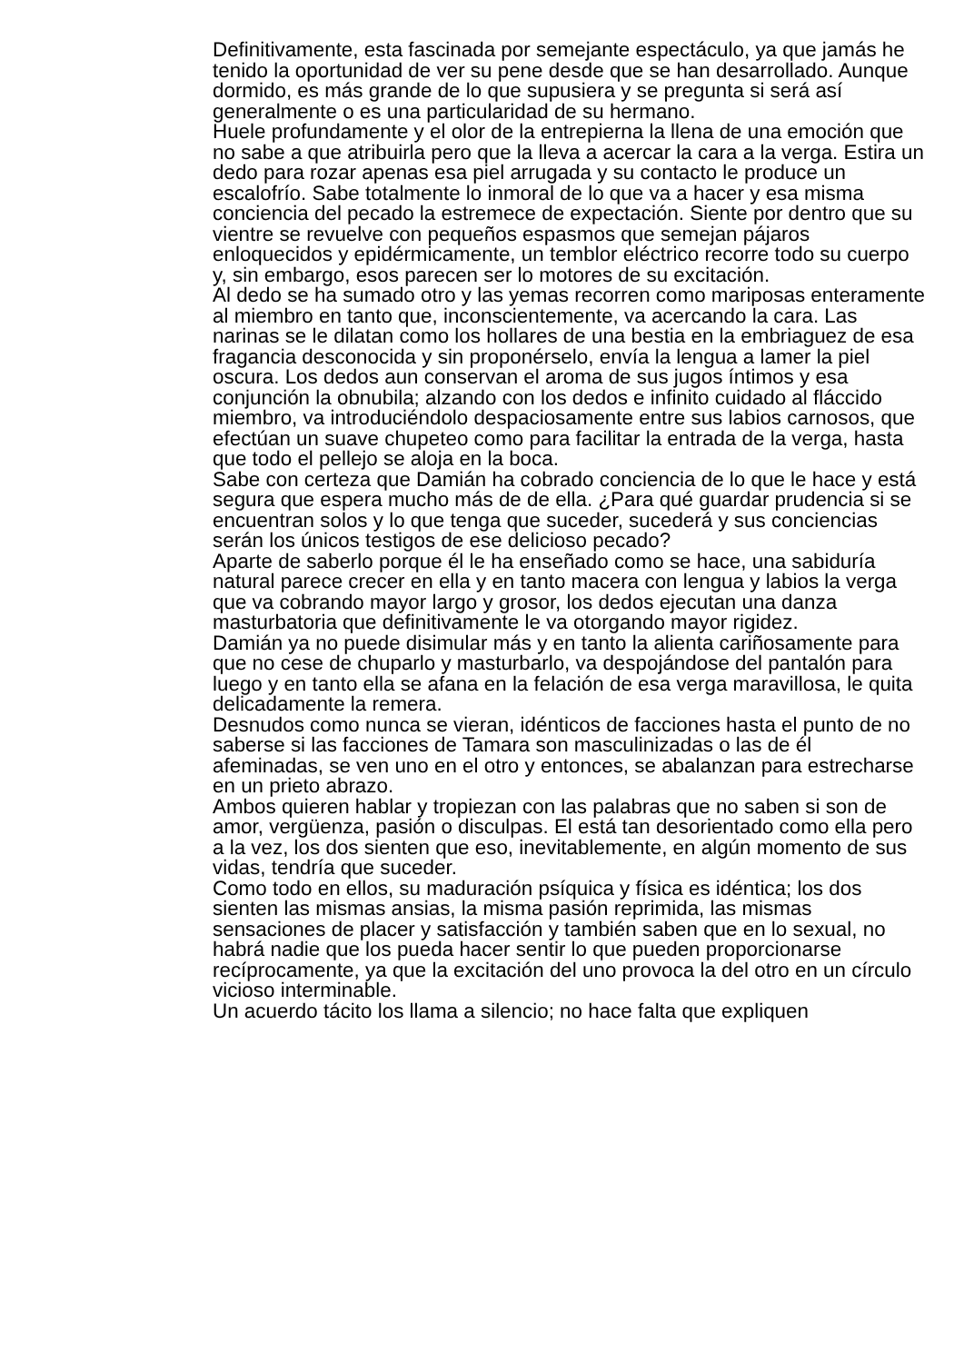Definitivamente, esta fascinada por semejante espectáculo, ya que jamás he tenido la oportunidad de ver su pene desde que se han desarrollado. Aunque dormido, es más grande de lo que supusiera y se pregunta si será así generalmente o es una particularidad de su hermano.
Huele profundamente y el olor de la entrepierna la llena de una emoción que no sabe a que atribuirla pero que la lleva a acercar la cara a la verga. Estira un dedo para rozar apenas esa piel arrugada y su contacto le produce un escalofrío. Sabe totalmente lo inmoral de lo que va a hacer y esa misma conciencia del pecado la estremece de expectación. Siente por dentro que su vientre se revuelve con pequeños espasmos que semejan pájaros enloquecidos y epidérmicamente, un temblor eléctrico recorre todo su cuerpo y, sin embargo, esos parecen ser lo motores de su excitación.
Al dedo se ha sumado otro y las yemas recorren como mariposas enteramente al miembro en tanto que, inconscientemente, va acercando la cara. Las narinas se le dilatan como los hollares de una bestia en la embriaguez de esa fragancia desconocida y sin proponérselo, envía la lengua a lamer la piel oscura. Los dedos aun conservan el aroma de sus jugos íntimos y esa conjunción la obnubila; alzando con los dedos e infinito cuidado al fláccido miembro, va introduciéndolo despaciosamente entre sus labios carnosos, que efectúan un suave chupeteo como para facilitar la entrada de la verga, hasta que todo el pellejo se aloja en la boca.
Sabe con certeza que Damián ha cobrado conciencia de lo que le hace y está segura que espera mucho más de de ella. ¿Para qué guardar prudencia si se encuentran solos y lo que tenga que suceder, sucederá y sus conciencias serán los únicos testigos de ese delicioso pecado?
Aparte de saberlo porque él le ha enseñado como se hace, una sabiduría natural parece crecer en ella y en tanto macera con lengua y labios la verga que va cobrando mayor largo y grosor, los dedos ejecutan una danza masturbatoria que definitivamente le va otorgando mayor rigidez.
Damián ya no puede disimular más y en tanto la alienta cariñosamente para que no cese de chuparlo y masturbarlo, va despojándose del pantalón para luego y en tanto ella se afana en la felación de esa verga maravillosa, le quita delicadamente la remera.
Desnudos como nunca se vieran, idénticos de facciones hasta el punto de no saberse si las facciones de Tamara son masculinizadas o las de él afeminadas, se ven uno en el otro y entonces, se abalanzan para estrecharse en un prieto abrazo.
Ambos quieren hablar y tropiezan con las palabras que no saben si son de amor, vergüenza, pasión o disculpas. El está tan desorientado como ella pero a la vez, los dos sienten que eso, inevitablemente, en algún momento de sus vidas, tendría que suceder.
Como todo en ellos, su maduración psíquica y física es idéntica; los dos sienten las mismas ansias, la misma pasión reprimida, las mismas sensaciones de placer y satisfacción y también saben que en lo sexual, no habrá nadie que los pueda hacer sentir lo que pueden proporcionarse recíprocamente, ya que la excitación del uno provoca la del otro en un círculo vicioso interminable.
Un acuerdo tácito los llama a silencio; no hace falta que expliquen